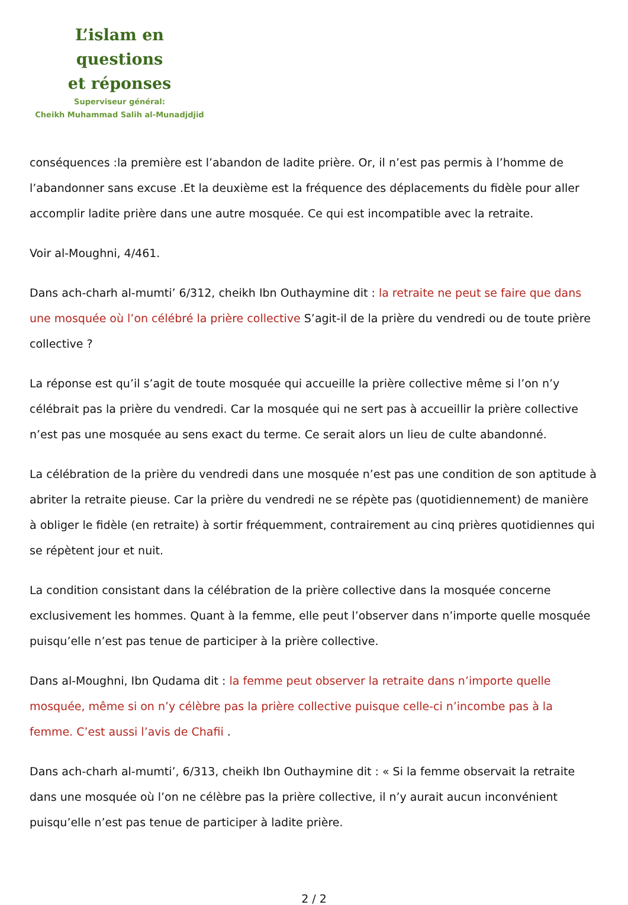L’islam en questions
et réponses
Superviseur général:
Cheikh Muhammad Salih al-Munadjdjid
conséquences :la première est l’abandon de ladite prière. Or, il n’est pas permis à l’homme de l’abandonner sans excuse .Et la deuxième est la fréquence des déplacements du fidèle pour aller accomplir ladite prière dans une autre mosquée. Ce qui est incompatible avec la retraite.
Voir al-Moughni, 4/461.
Dans ach-charh al-mumti’ 6/312, cheikh Ibn Outhaymine dit : la retraite ne peut se faire que dans une mosquée où l’on célébré la prière collective S’agit-il de la prière du vendredi ou de toute prière collective ?
La réponse est qu’il s’agit de toute mosquée qui accueille la prière collective même si l’on n’y célébrait pas la prière du vendredi. Car la mosquée qui ne sert pas à accueillir la prière collective n’est pas une mosquée au sens exact du terme. Ce serait alors un lieu de culte abandonné.
La célébration de la prière du vendredi dans une mosquée n’est pas une condition de son aptitude à abriter la retraite pieuse. Car la prière du vendredi ne se répète pas (quotidiennement) de manière à obliger le fidèle (en retraite) à sortir fréquemment, contrairement au cinq prières quotidiennes qui se répètent jour et nuit.
La condition consistant dans la célébration de la prière collective dans la mosquée concerne exclusivement les hommes. Quant à la femme, elle peut l’observer dans n’importe quelle mosquée puisqu’elle n’est pas tenue de participer à la prière collective.
Dans al-Moughni, Ibn Qudama dit : la femme peut observer la retraite dans n’importe quelle mosquée, même si on n’y célèbre pas la prière collective puisque celle-ci n’incombe pas à la femme. C’est aussi l’avis de Chafii .
Dans ach-charh al-mumti’, 6/313, cheikh Ibn Outhaymine dit : « Si la femme observait la retraite dans une mosquée où l’on ne célèbre pas la prière collective, il n’y aurait aucun inconvénient puisqu’elle n’est pas tenue de participer à ladite prière.
2 / 2